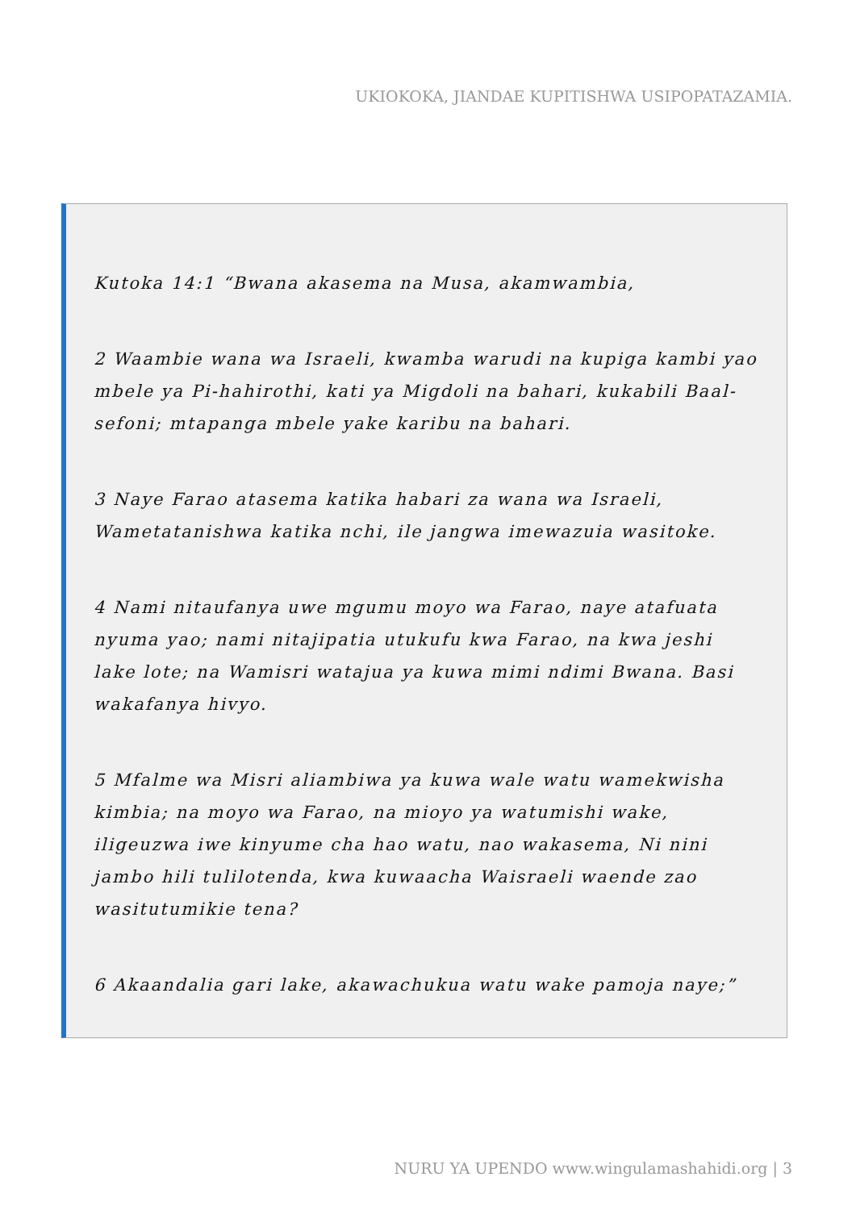UKIOKOKA, JIANDAE KUPITISHWA USIPOPATAZAMIA.
Kutoka 14:1 “Bwana akasema na Musa, akamwambia,
2 Waambie wana wa Israeli, kwamba warudi na kupiga kambi yao mbele ya Pi-hahirothi, kati ya Migdoli na bahari, kukabili Baal-sefoni; mtapanga mbele yake karibu na bahari.
3 Naye Farao atasema katika habari za wana wa Israeli, Wametatanishwa katika nchi, ile jangwa imewazuia wasitoke.
4 Nami nitaufanya uwe mgumu moyo wa Farao, naye atafuata nyuma yao; nami nitajipatia utukufu kwa Farao, na kwa jeshi lake lote; na Wamisri watajua ya kuwa mimi ndimi Bwana. Basi wakafanya hivyo.
5 Mfalme wa Misri aliambiwa ya kuwa wale watu wamekwisha kimbia; na moyo wa Farao, na mioyo ya watumishi wake, iligeuzwa iwe kinyume cha hao watu, nao wakasema, Ni nini jambo hili tulilotenda, kwa kuwaacha Waisraeli waende zao wasitutumikie tena?
6 Akaandalia gari lake, akawachukua watu wake pamoja naye;”
NURU YA UPENDO www.wingulamashahidi.org | 3